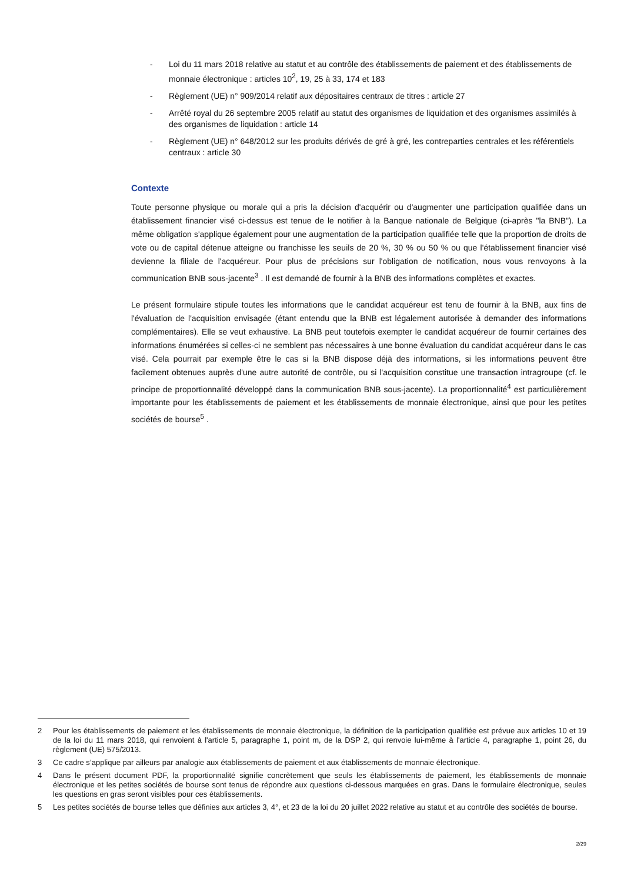- Loi du 11 mars 2018 relative au statut et au contrôle des établissements de paiement et des établissements de monnaie électronique : articles 10<sup>2</sup>, 19, 25 à 33, 174 et 183
- Règlement (UE) n° 909/2014 relatif aux dépositaires centraux de titres : article 27
- Arrêté royal du 26 septembre 2005 relatif au statut des organismes de liquidation et des organismes assimilés à des organismes de liquidation : article 14
- Règlement (UE) n° 648/2012 sur les produits dérivés de gré à gré, les contreparties centrales et les référentiels centraux : article 30
Contexte
Toute personne physique ou morale qui a pris la décision d'acquérir ou d'augmenter une participation qualifiée dans un établissement financier visé ci-dessus est tenue de le notifier à la Banque nationale de Belgique (ci-après "la BNB"). La même obligation s'applique également pour une augmentation de la participation qualifiée telle que la proportion de droits de vote ou de capital détenue atteigne ou franchisse les seuils de 20 %, 30 % ou 50 % ou que l'établissement financier visé devienne la filiale de l'acquéreur. Pour plus de précisions sur l'obligation de notification, nous vous renvoyons à la communication BNB sous-jacente<sup>3</sup> . Il est demandé de fournir à la BNB des informations complètes et exactes.
Le présent formulaire stipule toutes les informations que le candidat acquéreur est tenu de fournir à la BNB, aux fins de l'évaluation de l'acquisition envisagée (étant entendu que la BNB est légalement autorisée à demander des informations complémentaires). Elle se veut exhaustive. La BNB peut toutefois exempter le candidat acquéreur de fournir certaines des informations énumérées si celles-ci ne semblent pas nécessaires à une bonne évaluation du candidat acquéreur dans le cas visé. Cela pourrait par exemple être le cas si la BNB dispose déjà des informations, si les informations peuvent être facilement obtenues auprès d'une autre autorité de contrôle, ou si l'acquisition constitue une transaction intragroupe (cf. le principe de proportionnalité développé dans la communication BNB sous-jacente). La proportionnalité<sup>4</sup> est particulièrement importante pour les établissements de paiement et les établissements de monnaie électronique, ainsi que pour les petites sociétés de bourse<sup>5</sup> .
2 Pour les établissements de paiement et les établissements de monnaie électronique, la définition de la participation qualifiée est prévue aux articles 10 et 19 de la loi du 11 mars 2018, qui renvoient à l'article 5, paragraphe 1, point m, de la DSP 2, qui renvoie lui-même à l'article 4, paragraphe 1, point 26, du règlement (UE) 575/2013.
3 Ce cadre s’applique par ailleurs par analogie aux établissements de paiement et aux établissements de monnaie électronique.
4 Dans le présent document PDF, la proportionnalité signifie concrètement que seuls les établissements de paiement, les établissements de monnaie électronique et les petites sociétés de bourse sont tenus de répondre aux questions ci-dessous marquées en gras. Dans le formulaire électronique, seules les questions en gras seront visibles pour ces établissements.
5 Les petites sociétés de bourse telles que définies aux articles 3, 4°, et 23 de la loi du 20 juillet 2022 relative au statut et au contrôle des sociétés de bourse.
2/29